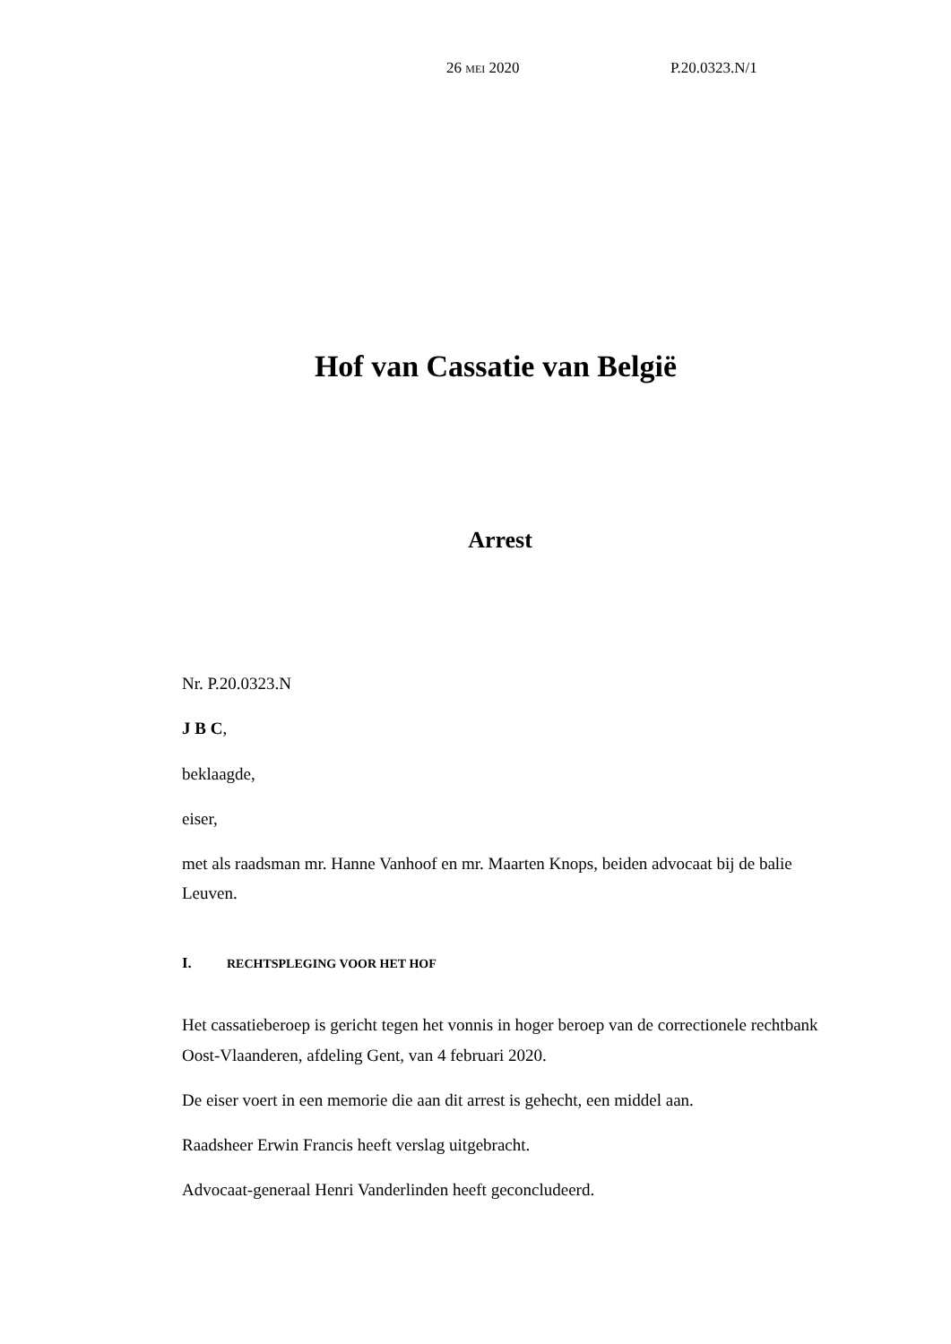26 MEI 2020 P.20.0323.N/1
Hof van Cassatie van België
Arrest
Nr. P.20.0323.N
J B C,
beklaagde,
eiser,
met als raadsman mr. Hanne Vanhoof en mr. Maarten Knops, beiden advocaat bij de balie Leuven.
I. RECHTSPLEGING VOOR HET HOF
Het cassatieberoep is gericht tegen het vonnis in hoger beroep van de correctionele rechtbank Oost-Vlaanderen, afdeling Gent, van 4 februari 2020.
De eiser voert in een memorie die aan dit arrest is gehecht, een middel aan.
Raadsheer Erwin Francis heeft verslag uitgebracht.
Advocaat-generaal Henri Vanderlinden heeft geconcludeerd.